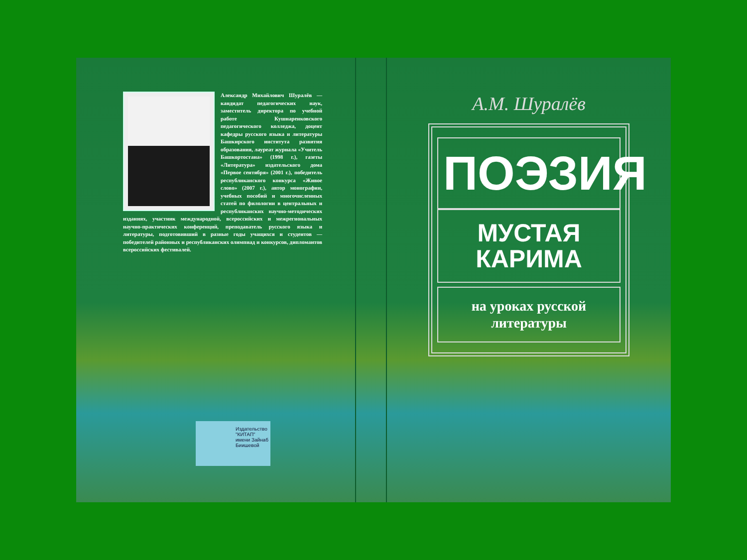Александр Михайлович Шуралёв — кандидат педагогических наук, заместитель директора по учебной работе Кушнаренковского педагогического колледжа, доцент кафедры русского языка и литературы Башкирского института развития образования, лауреат журнала «Учитель Башкортостана» (1998 г.), газеты «Литература» издательского дома «Первое сентября» (2001 г.), победитель республиканского конкурса «Живое слово» (2007 г.), автор монографии, учебных пособий и многочисленных статей по филологии в центральных и республиканских научно-методических изданиях, участник международной, всероссийских и межрегиональных научно-практических конференций, преподаватель русского языка и литературы, подготовивший в разные годы учащихся и студентов — победителей районных и республиканских олимпиад и конкурсов, дипломантов всероссийских фестивалей.
Издательство "КИТАП" имени Зайнаб Биишевой
А.М. Шуралёв
ПОЭЗИЯ
МУСТАЯ
КАРИМА
на уроках русской
литературы